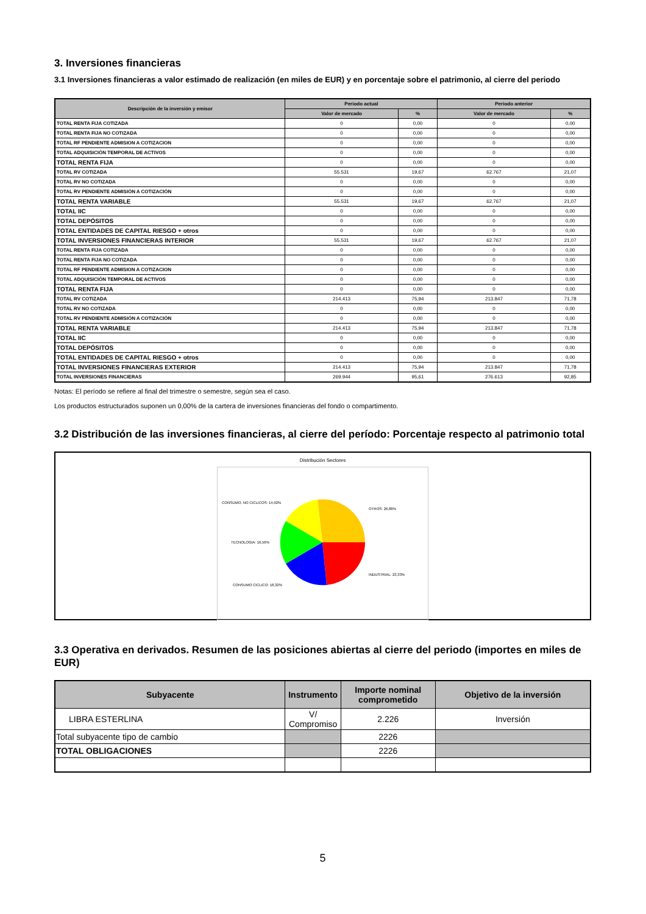3. Inversiones financieras
3.1 Inversiones financieras a valor estimado de realización (en miles de EUR) y en porcentaje sobre el patrimonio, al cierre del periodo
| Descripción de la inversión y emisor | Periodo actual | | Periodo anterior | |
| --- | --- | --- | --- | --- |
| | Valor de mercado | % | Valor de mercado | % |
| TOTAL RENTA FIJA COTIZADA | 0 | 0,00 | 0 | 0,00 |
| TOTAL RENTA FIJA NO COTIZADA | 0 | 0,00 | 0 | 0,00 |
| TOTAL RF PENDIENTE ADMISION A COTIZACION | 0 | 0,00 | 0 | 0,00 |
| TOTAL ADQUISICIÓN TEMPORAL DE ACTIVOS | 0 | 0,00 | 0 | 0,00 |
| TOTAL RENTA FIJA | 0 | 0,00 | 0 | 0,00 |
| TOTAL RV COTIZADA | 55.531 | 19,67 | 62.767 | 21,07 |
| TOTAL RV NO COTIZADA | 0 | 0,00 | 0 | 0,00 |
| TOTAL RV PENDIENTE ADMISIÓN A COTIZACIÓN | 0 | 0,00 | 0 | 0,00 |
| TOTAL RENTA VARIABLE | 55.531 | 19,67 | 62.767 | 21,07 |
| TOTAL IIC | 0 | 0,00 | 0 | 0,00 |
| TOTAL DEPÓSITOS | 0 | 0,00 | 0 | 0,00 |
| TOTAL ENTIDADES DE CAPITAL RIESGO + otros | 0 | 0,00 | 0 | 0,00 |
| TOTAL INVERSIONES FINANCIERAS INTERIOR | 55.531 | 19,67 | 62.767 | 21,07 |
| TOTAL RENTA FIJA COTIZADA | 0 | 0,00 | 0 | 0,00 |
| TOTAL RENTA FIJA NO COTIZADA | 0 | 0,00 | 0 | 0,00 |
| TOTAL RF PENDIENTE ADMISION A COTIZACION | 0 | 0,00 | 0 | 0,00 |
| TOTAL ADQUISICIÓN TEMPORAL DE ACTIVOS | 0 | 0,00 | 0 | 0,00 |
| TOTAL RENTA FIJA | 0 | 0,00 | 0 | 0,00 |
| TOTAL RV COTIZADA | 214.413 | 75,94 | 213.847 | 71,78 |
| TOTAL RV NO COTIZADA | 0 | 0,00 | 0 | 0,00 |
| TOTAL RV PENDIENTE ADMISIÓN A COTIZACIÓN | 0 | 0,00 | 0 | 0,00 |
| TOTAL RENTA VARIABLE | 214.413 | 75,94 | 213.847 | 71,78 |
| TOTAL IIC | 0 | 0,00 | 0 | 0,00 |
| TOTAL DEPÓSITOS | 0 | 0,00 | 0 | 0,00 |
| TOTAL ENTIDADES DE CAPITAL RIESGO + otros | 0 | 0,00 | 0 | 0,00 |
| TOTAL INVERSIONES FINANCIERAS EXTERIOR | 214.413 | 75,94 | 213.847 | 71,78 |
| TOTAL INVERSIONES FINANCIERAS | 269.944 | 95,61 | 276.613 | 92,85 |
Notas: El período se refiere al final del trimestre o semestre, según sea el caso.
Los productos estructurados suponen un 0,00% de la cartera de inversiones financieras del fondo o compartimento.
3.2 Distribución de las inversiones financieras, al cierre del período: Porcentaje respecto al patrimonio total
Distribución Sectores
OTROS: 26,88%
INDUSTRIAL: 23,33%
TECNOLOGIA: 16,56%
CONSUMO, NO CICLICOS: 14,92%
CONSUMO CICLICO: 18,32%
3.3 Operativa en derivados. Resumen de las posiciones abiertas al cierre del periodo (importes en miles de EUR)
| Subyacente | Instrumento | Importe nominal comprometido | Objetivo de la inversión |
| --- | --- | --- | --- |
| LIBRA ESTERLINA | V/ Compromiso | 2.226 | Inversión |
| Total subyacente tipo de cambio | | 2226 | |
| TOTAL OBLIGACIONES | | 2226 | |
5